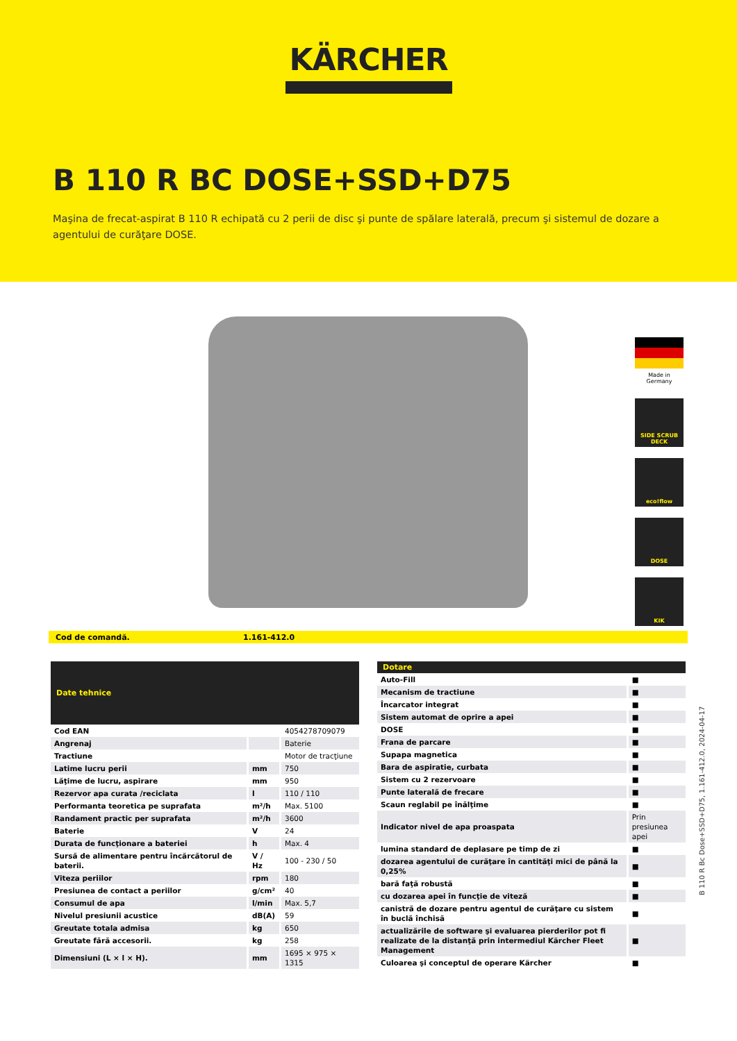KÄRCHER
B 110 R BC DOSE+SSD+D75
Maşina de frecat-aspirat B 110 R echipată cu 2 perii de disc şi punte de spălare laterală, precum şi sistemul de dozare a agentului de curăţare DOSE.
Made in Germany
SIDE SCRUB DECK
eco!flow
DOSE
KIK
Cod de comandă. 1.161-412.0
| Date tehnice | | |
| --- | --- | --- |
| Cod EAN | | 4054278709079 |
| Angrenaj | | Baterie |
| Tractiune | | Motor de tracţiune |
| Latime lucru perii | mm | 750 |
| Lăţime de lucru, aspirare | mm | 950 |
| Rezervor apa curata /reciclata | l | 110 / 110 |
| Performanta teoretica pe suprafata | m²/h | Max. 5100 |
| Randament practic per suprafata | m²/h | 3600 |
| Baterie | V | 24 |
| Durata de funcţionare a bateriei | h | Max. 4 |
| Sursă de alimentare pentru încărcătorul de baterii. | V / Hz | 100 - 230 / 50 |
| Viteza periilor | rpm | 180 |
| Presiunea de contact a periilor | g/cm² | 40 |
| Consumul de apa | l/min | Max. 5,7 |
| Nivelul presiunii acustice | dB(A) | 59 |
| Greutate totala admisa | kg | 650 |
| Greutate fără accesorii. | kg | 258 |
| Dimensiuni (L × l × H). | mm | 1695 × 975 × 1315 |
| Dotare | |
| --- | --- |
| Auto-Fill | ■ |
| Mecanism de tractiune | ■ |
| Încarcator integrat | ■ |
| Sistem automat de oprire a apei | ■ |
| DOSE | ■ |
| Frana de parcare | ■ |
| Supapa magnetica | ■ |
| Bara de aspiratie, curbata | ■ |
| Sistem cu 2 rezervoare | ■ |
| Punte laterală de frecare | ■ |
| Scaun reglabil pe înălţime | ■ |
| Indicator nivel de apa proaspata | Prin presiunea apei |
| lumina standard de deplasare pe timp de zi | ■ |
| dozarea agentului de curăţare în cantităţi mici de până la 0,25% | ■ |
| bară faţă robustă | ■ |
| cu dozarea apei în funcţie de viteză | ■ |
| canistră de dozare pentru agentul de curăţare cu sistem în buclă închisă | ■ |
| actualizările de software şi evaluarea pierderilor pot fi realizate de la distanţă prin intermediul Kärcher Fleet Management | ■ |
| Culoarea şi conceptul de operare Kärcher | ■ |
B 110 R Bc Dose+SSD+D75, 1.161-412.0, 2024-04-17